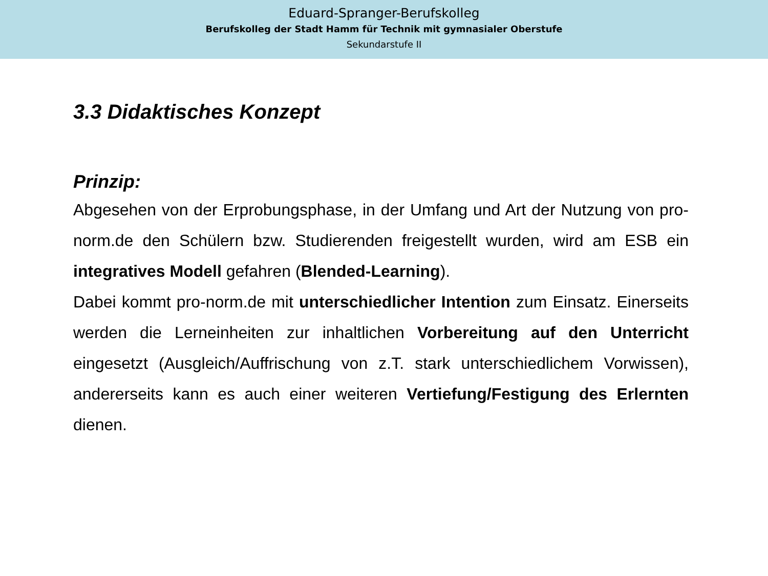Eduard-Spranger-Berufskolleg
Berufskolleg der Stadt Hamm für Technik mit gymnasialer Oberstufe
Sekundarstufe II
3.3 Didaktisches Konzept
Prinzip:
Abgesehen von der Erprobungsphase, in der Umfang und Art der Nutzung von pro-norm.de den Schülern bzw. Studierenden freigestellt wurden, wird am ESB ein integratives Modell gefahren (Blended-Learning).
Dabei kommt pro-norm.de mit unterschiedlicher Intention zum Einsatz. Einerseits werden die Lerneinheiten zur inhaltlichen Vorbereitung auf den Unterricht eingesetzt (Ausgleich/Auffrischung von z.T. stark unterschiedlichem Vorwissen), andererseits kann es auch einer weiteren Vertiefung/Festigung des Erlernten dienen.